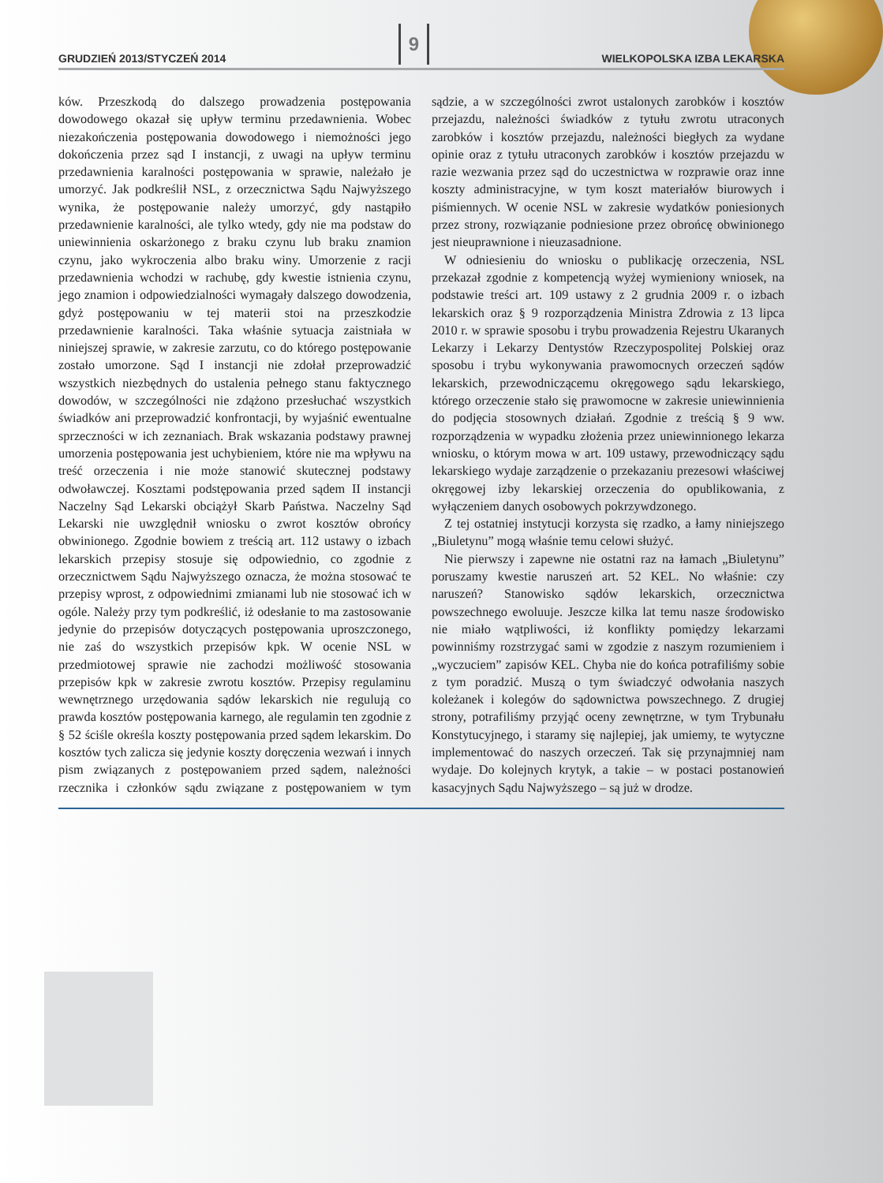GRUDZIEŃ 2013/STYCZEŃ 2014 9 WIELKOPOLSKA IZBA LEKARSKA
ków. Przeszkodą do dalszego prowadzenia postępowania dowodowego okazał się upływ terminu przedawnienia. Wobec niezakończenia postępowania dowodowego i niemożności jego dokończenia przez sąd I instancji, z uwagi na upływ terminu przedawnienia karalności postępowania w sprawie, należało je umorzyć. Jak podkreślił NSL, z orzecznictwa Sądu Najwyższego wynika, że postępowanie należy umorzyć, gdy nastąpiło przedawnienie karalności, ale tylko wtedy, gdy nie ma podstaw do uniewinnienia oskarżonego z braku czynu lub braku znamion czynu, jako wykroczenia albo braku winy. Umorzenie z racji przedawnienia wchodzi w rachubę, gdy kwestie istnienia czynu, jego znamion i odpowiedzialności wymagały dalszego dowodzenia, gdyż postępowaniu w tej materii stoi na przeszkodzie przedawnienie karalności. Taka właśnie sytuacja zaistniała w niniejszej sprawie, w zakresie zarzutu, co do którego postępowanie zostało umorzone. Sąd I instancji nie zdołał przeprowadzić wszystkich niezbędnych do ustalenia pełnego stanu faktycznego dowodów, w szczególności nie zdążono przesłuchać wszystkich świadków ani przeprowadzić konfrontacji, by wyjaśnić ewentualne sprzeczności w ich zeznaniach. Brak wskazania podstawy prawnej umorzenia postępowania jest uchybieniem, które nie ma wpływu na treść orzeczenia i nie może stanowić skutecznej podstawy odwoławczej. Kosztami podstępowania przed sądem II instancji Naczelny Sąd Lekarski obciążył Skarb Państwa. Naczelny Sąd Lekarski nie uwzględnił wniosku o zwrot kosztów obrońcy obwinionego. Zgodnie bowiem z treścią art. 112 ustawy o izbach lekarskich przepisy stosuje się odpowiednio, co zgodnie z orzecznictwem Sądu Najwyższego oznacza, że można stosować te przepisy wprost, z odpowiednimi zmianami lub nie stosować ich w ogóle. Należy przy tym podkreślić, iż odesłanie to ma zastosowanie jedynie do przepisów dotyczących postępowania uproszczonego, nie zaś do wszystkich przepisów kpk. W ocenie NSL w przedmiotowej sprawie nie zachodzi możliwość stosowania przepisów kpk w zakresie zwrotu kosztów. Przepisy regulaminu wewnętrznego urzędowania sądów lekarskich nie regulują co prawda kosztów postępowania karnego, ale regulamin ten zgodnie z § 52 ściśle określa koszty postępowania przed sądem lekarskim. Do kosztów tych zalicza się jedynie koszty doręczenia wezwań i innych pism związanych z postępowaniem przed sądem, należności rzecznika i członków sądu związane z postępowaniem w tym sądzie, a w szczególności zwrot ustalonych zarobków i kosztów przejazdu, należności świadków z tytułu zwrotu utraconych zarobków i kosztów przejazdu, należności biegłych za wydane opinie oraz z tytułu utraconych zarobków i kosztów przejazdu w razie wezwania przez sąd do uczestnictwa w rozprawie oraz inne koszty administracyjne, w tym koszt materiałów biurowych i piśmiennych. W ocenie NSL w zakresie wydatków poniesionych przez strony, rozwiązanie podniesione przez obrońcę obwinionego jest nieuprawnione i nieuzasadnione.
W odniesieniu do wniosku o publikację orzeczenia, NSL przekazał zgodnie z kompetencją wyżej wymieniony wniosek, na podstawie treści art. 109 ustawy z 2 grudnia 2009 r. o izbach lekarskich oraz § 9 rozporządzenia Ministra Zdrowia z 13 lipca 2010 r. w sprawie sposobu i trybu prowadzenia Rejestru Ukaranych Lekarzy i Lekarzy Dentystów Rzeczypospolitej Polskiej oraz sposobu i trybu wykonywania prawomocnych orzeczeń sądów lekarskich, przewodniczącemu okręgowego sądu lekarskiego, którego orzeczenie stało się prawomocne w zakresie uniewinnienia do podjęcia stosownych działań. Zgodnie z treścią § 9 ww. rozporządzenia w wypadku złożenia przez uniewinnionego lekarza wniosku, o którym mowa w art. 109 ustawy, przewodniczący sądu lekarskiego wydaje zarządzenie o przekazaniu prezesowi właściwej okręgowej izby lekarskiej orzeczenia do opublikowania, z wyłączeniem danych osobowych pokrzywdzonego.
Z tej ostatniej instytucji korzysta się rzadko, a łamy niniejszego „Biuletynu” mogą właśnie temu celowi służyć.
Nie pierwszy i zapewne nie ostatni raz na łamach „Biuletynu” poruszamy kwestie naruszeń art. 52 KEL. No właśnie: czy naruszeń? Stanowisko sądów lekarskich, orzecznictwa powszechnego ewoluuje. Jeszcze kilka lat temu nasze środowisko nie miało wątpliwości, iż konflikty pomiędzy lekarzami powinniśmy rozstrzygać sami w zgodzie z naszym rozumieniem i „wyczuciem” zapisów KEL. Chyba nie do końca potrafiliśmy sobie z tym poradzić. Muszą o tym świadczyć odwołania naszych koleżanek i kolegów do sądownictwa powszechnego. Z drugiej strony, potrafiliśmy przyjąć oceny zewnętrzne, w tym Trybunału Konstytucyjnego, i staramy się najlepiej, jak umiemy, te wytyczne implementować do naszych orzeczeń. Tak się przynajmniej nam wydaje. Do kolejnych krytyk, a takie – w postaci postanowień kasacyjnych Sądu Najwyższego – są już w drodze.